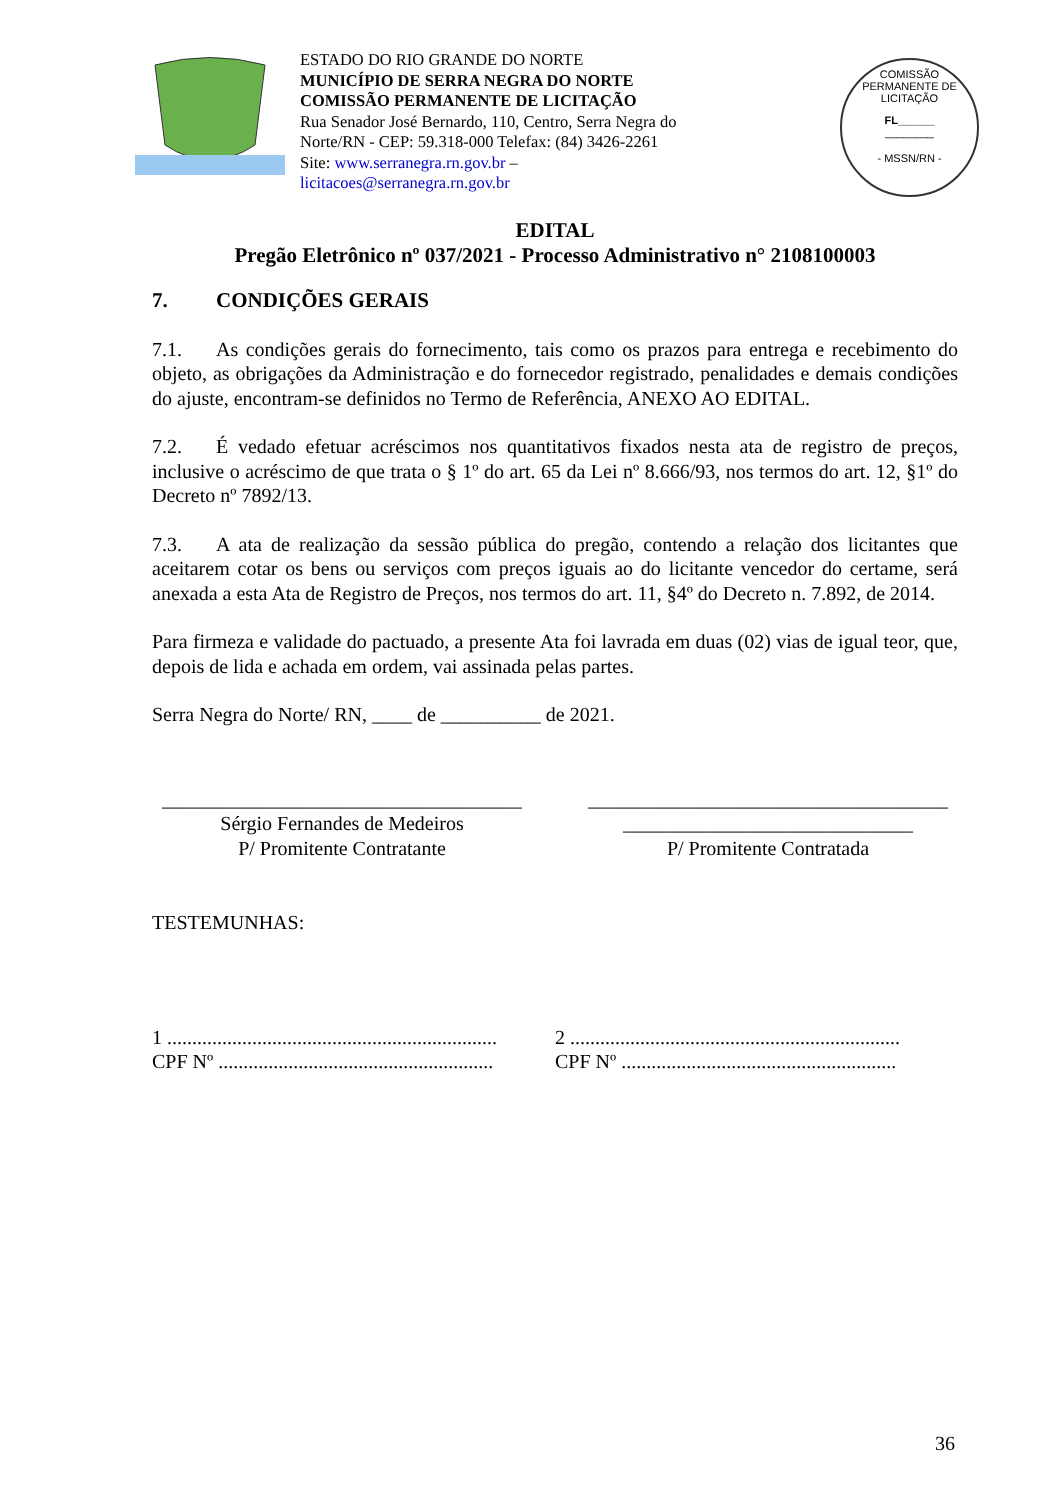ESTADO DO RIO GRANDE DO NORTE
MUNICÍPIO DE SERRA NEGRA DO NORTE
COMISSÃO PERMANENTE DE LICITAÇÃO
Rua Senador José Bernardo, 110, Centro, Serra Negra do
Norte/RN - CEP: 59.318-000 Telefax: (84) 3426-2261
Site: www.serranegra.rn.gov.br –
licitacoes@serranegra.rn.gov.br
COMISSÃO PERMANENTE DE LICITAÇÃO
FL______
________
- MSSN/RN -
EDITAL
Pregão Eletrônico nº 037/2021 - Processo Administrativo n° 2108100003
7. CONDIÇÕES GERAIS
7.1. As condições gerais do fornecimento, tais como os prazos para entrega e recebimento do objeto, as obrigações da Administração e do fornecedor registrado, penalidades e demais condições do ajuste, encontram-se definidos no Termo de Referência, ANEXO AO EDITAL.
7.2. É vedado efetuar acréscimos nos quantitativos fixados nesta ata de registro de preços, inclusive o acréscimo de que trata o § 1º do art. 65 da Lei nº 8.666/93, nos termos do art. 12, §1º do Decreto nº 7892/13.
7.3. A ata de realização da sessão pública do pregão, contendo a relação dos licitantes que aceitarem cotar os bens ou serviços com preços iguais ao do licitante vencedor do certame, será anexada a esta Ata de Registro de Preços, nos termos do art. 11, §4º do Decreto n. 7.892, de 2014.
Para firmeza e validade do pactuado, a presente Ata foi lavrada em duas (02) vias de igual teor, que, depois de lida e achada em ordem, vai assinada pelas partes.
Serra Negra do Norte/ RN, ____ de __________ de 2021.
____________________________________
Sérgio Fernandes de Medeiros
P/ Promitente Contratante
____________________________________
_____________________________
P/ Promitente Contratada
TESTEMUNHAS:
1 ..................................................................
CPF Nº .......................................................
2 ..................................................................
CPF Nº .......................................................
36